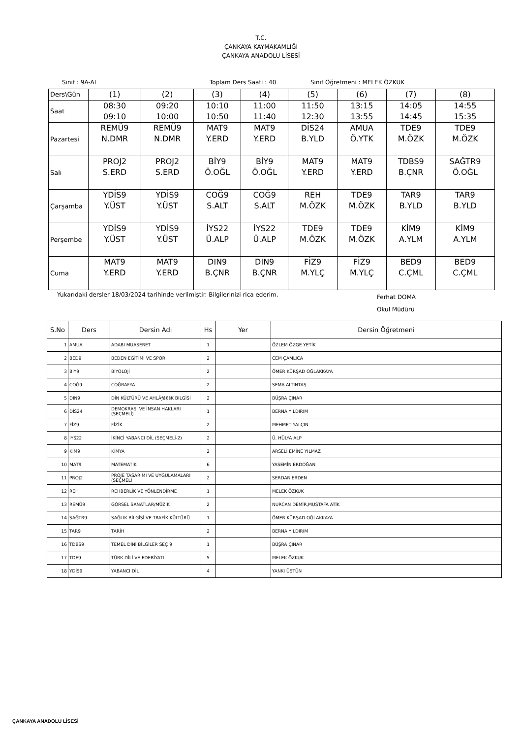T.C.
ÇANKAYA KAYMAKAMLIĞI
ÇANKAYA ANADOLU LİSESİ
Sınıf : 9A-AL Toplam Ders Saati : 40 Sınıf Öğretmeni : MELEK ÖZKUK
| Ders\Gün | (1) | (2) | (3) | (4) | (5) | (6) | (7) | (8) |
| Saat | 08:30 09:10 | 09:20 10:00 | 10:10 10:50 | 11:00 11:40 | 11:50 12:30 | 13:15 13:55 | 14:05 14:45 | 14:55 15:35 |
| Pazartesi | REMÜ9 N.DMR | REMÜ9 N.DMR | MAT9 Y.ERD | MAT9 Y.ERD | DİS24 B.YLD | AMUA Ö.YTK | TDE9 M.ÖZK | TDE9 M.ÖZK |
| Salı | PROJ2 S.ERD | PROJ2 S.ERD | BİY9 Ö.OĞL | BİY9 Ö.OĞL | MAT9 Y.ERD | MAT9 Y.ERD | TDBS9 B.ÇNR | SAĞTR9 Ö.OĞL |
| Çarşamba | YDİS9 Y.ÜST | YDİS9 Y.ÜST | COĞ9 S.ALT | COĞ9 S.ALT | REH M.ÖZK | TDE9 M.ÖZK | TAR9 B.YLD | TAR9 B.YLD |
| Perşembe | YDİS9 Y.ÜST | YDİS9 Y.ÜST | İYS22 Ü.ALP | İYS22 Ü.ALP | TDE9 M.ÖZK | TDE9 M.ÖZK | KİM9 A.YLM | KİM9 A.YLM |
| Cuma | MAT9 Y.ERD | MAT9 Y.ERD | DIN9 B.ÇNR | DIN9 B.ÇNR | FİZ9 M.YLÇ | FİZ9 M.YLÇ | BED9 C.ÇML | BED9 C.ÇML |
Yukarıdaki dersler 18/03/2024 tarihinde verilmiştir. Bilgilerinizi rica ederim.
Ferhat DOMA
Okul Müdürü
| S.No | Ders | Dersin Adı | Hs | Yer | Dersin Öğretmeni |
| --- | --- | --- | --- | --- | --- |
| 1 | AMUA | ADABI MUAŞERET | 1 | | ÖZLEM ÖZGE YETİK |
| 2 | BED9 | BEDEN EĞİTİMİ VE SPOR | 2 | | CEM ÇAMLICA |
| 3 | BİY9 | BİYOLOJİ | 2 | | ÖMER KÜRŞAD OĞLAKKAYA |
| 4 | COĞ9 | COĞRAFYA | 2 | | SEMA ALTINTAŞ |
| 5 | DIN9 | DİN KÜLTÜRÜ VE AHLÃƒâ€šK BILGİSİ | 2 | | BÜŞRA ÇINAR |
| 6 | DİS24 | DEMOKRASİ VE İNSAN HAKLARI (SEÇMELİ) | 1 | | BERNA YILDIRIM |
| 7 | FİZ9 | FİZİK | 2 | | MEHMET YALÇIN |
| 8 | İYS22 | İKİNCİ YABANCI DİL (SEÇMELİ-2) | 2 | | Ü. HÜLYA ALP |
| 9 | KİM9 | KİMYA | 2 | | ARSELİ EMİNE YILMAZ |
| 10 | MAT9 | MATEMATİK | 6 | | YASEMİN ERDOĞAN |
| 11 | PROJ2 | PROJE TASARIMI VE UYGULAMALARI (SEÇMELİ | 2 | | SERDAR ERDEN |
| 12 | REH | REHBERLİK VE YÖNLENDİRME | 1 | | MELEK ÖZKUK |
| 13 | REMÜ9 | GÖRSEL SANATLAR/MÜZİK | 2 | | NURCAN DEMİR,MUSTAFA ATİK |
| 14 | SAĞTR9 | SAĞLIK BİLGİSİ VE TRAFİK KÜLTÜRÜ | 1 | | ÖMER KÜRŞAD OĞLAKKAYA |
| 15 | TAR9 | TARİH | 2 | | BERNA YILDIRIM |
| 16 | TDBS9 | TEMEL DİNİ BİLGİLER SEÇ 9 | 1 | | BÜŞRA ÇINAR |
| 17 | TDE9 | TÜRK DİLİ VE EDEBİYATI | 5 | | MELEK ÖZKUK |
| 18 | YDİS9 | YABANCI DİL | 4 | | YANKI ÜSTÜN |
ÇANKAYA ANADOLU LİSESİ